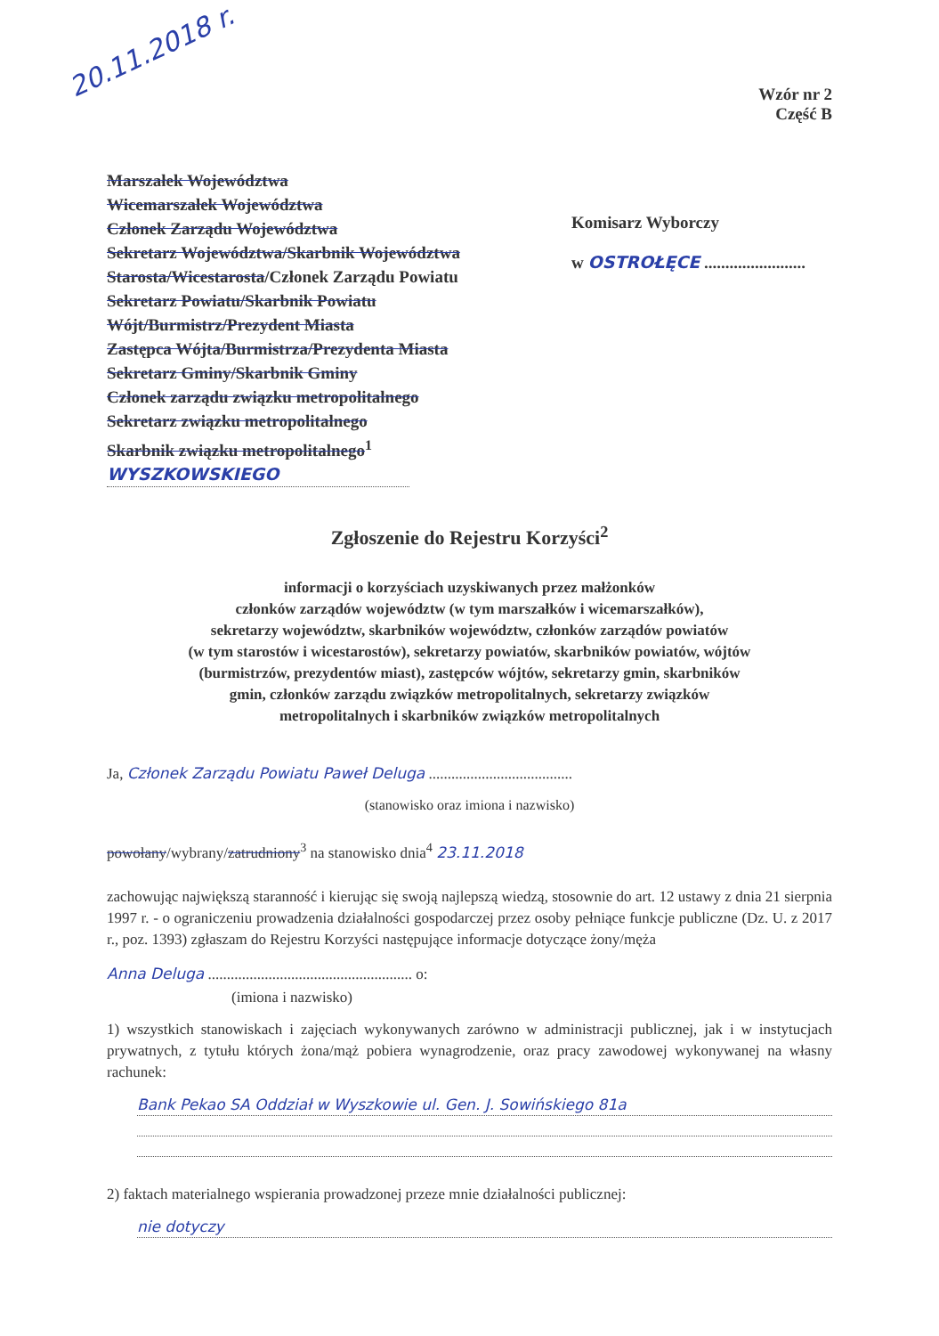20.11.2018 r.
Wzór nr 2
Część B
Marszałek Województwa
Wicemarszałek Województwa
Członek Zarządu Województwa
Sekretarz Województwa/Skarbnik Województwa
Starosta/Wicestarosta/Członek Zarządu Powiatu
Sekretarz Powiatu/Skarbnik Powiatu
Wójt/Burmistrz/Prezydent Miasta
Zastępca Wójta/Burmistrza/Prezydenta Miasta
Sekretarz Gminy/Skarbnik Gminy
Członek zarządu związku metropolitalnego
Sekretarz związku metropolitalnego
Skarbnik związku metropolitalnego<sup>1</sup>
WYSZKOWSKIEGO
Komisarz Wyborczy
w OSTROŁĘCE ........................
Zgłoszenie do Rejestru Korzyści<sup>2</sup>
informacji o korzyściach uzyskiwanych przez małżonków
członków zarządów województw (w tym marszałków i wicemarszałków),
sekretarzy województw, skarbników województw, członków zarządów powiatów
(w tym starostów i wicestarostów), sekretarzy powiatów, skarbników powiatów, wójtów
(burmistrzów, prezydentów miast), zastępców wójtów, sekretarzy gmin, skarbników
gmin, członków zarządu związków metropolitalnych, sekretarzy związków
metropolitalnych i skarbników związków metropolitalnych
Ja, Członek Zarządu Powiatu Paweł Deluga ......................................
(stanowisko oraz imiona i nazwisko)
powołany/wybrany/zatrudniony<sup>3</sup> na stanowisko dnia<sup>4</sup> 23.11.2018
zachowując największą staranność i kierując się swoją najlepszą wiedzą, stosownie do art. 12 ustawy z dnia 21 sierpnia 1997 r. - o ograniczeniu prowadzenia działalności gospodarczej przez osoby pełniące funkcje publiczne (Dz. U. z 2017 r., poz. 1393) zgłaszam do Rejestru Korzyści następujące informacje dotyczące żony/męża
Anna Deluga ...................................................... o:
(imiona i nazwisko)
1) wszystkich stanowiskach i zajęciach wykonywanych zarówno w administracji publicznej, jak i w instytucjach prywatnych, z tytułu których żona/mąż pobiera wynagrodzenie, oraz pracy zawodowej wykonywanej na własny rachunek:
Bank Pekao SA Oddział w Wyszkowie ul. Gen. J. Sowińskiego 81a
2) faktach materialnego wspierania prowadzonej przeze mnie działalności publicznej:
nie dotyczy